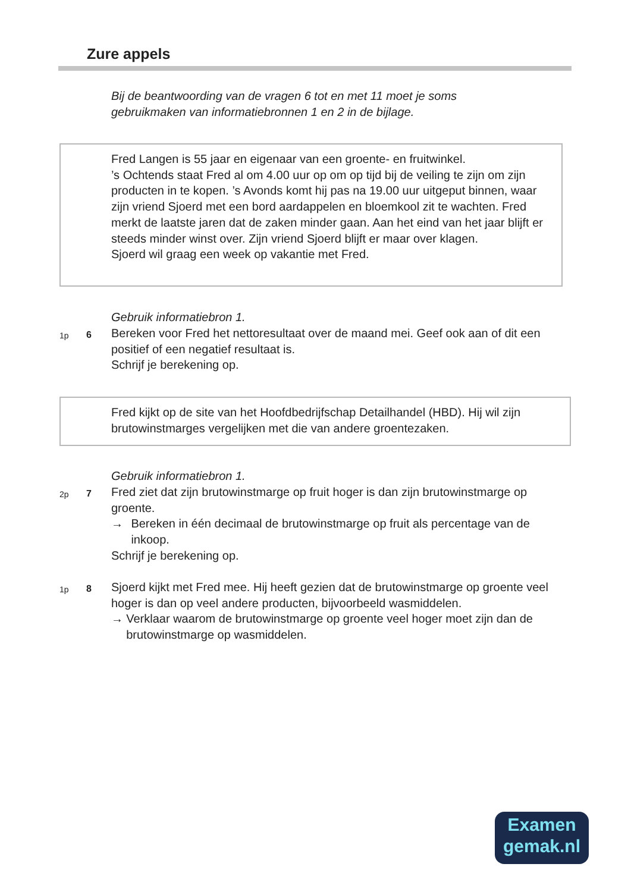Zure appels
Bij de beantwoording van de vragen 6 tot en met 11 moet je soms
gebruikmaken van informatiebronnen 1 en 2 in de bijlage.
Fred Langen is 55 jaar en eigenaar van een groente- en fruitwinkel.
’s Ochtends staat Fred al om 4.00 uur op om op tijd bij de veiling te zijn om zijn producten in te kopen. ’s Avonds komt hij pas na 19.00 uur uitgeput binnen, waar zijn vriend Sjoerd met een bord aardappelen en bloemkool zit te wachten. Fred merkt de laatste jaren dat de zaken minder gaan. Aan het eind van het jaar blijft er steeds minder winst over. Zijn vriend Sjoerd blijft er maar over klagen.
Sjoerd wil graag een week op vakantie met Fred.
Gebruik informatiebron 1.
1p 6
Bereken voor Fred het nettoresultaat over de maand mei. Geef ook aan of dit een positief of een negatief resultaat is.
Schrijf je berekening op.
Fred kijkt op de site van het Hoofdbedrijfschap Detailhandel (HBD). Hij wil zijn brutowinstmarges vergelijken met die van andere groentezaken.
Gebruik informatiebron 1.
2p 7
Fred ziet dat zijn brutowinstmarge op fruit hoger is dan zijn brutowinstmarge op groente.
→ Bereken in één decimaal de brutowinstmarge op fruit als percentage van de inkoop.
Schrijf je berekening op.
1p 8
Sjoerd kijkt met Fred mee. Hij heeft gezien dat de brutowinstmarge op groente veel hoger is dan op veel andere producten, bijvoorbeeld wasmiddelen.
→ Verklaar waarom de brutowinstmarge op groente veel hoger moet zijn dan de brutowinstmarge op wasmiddelen.
Examen
gemak.nl